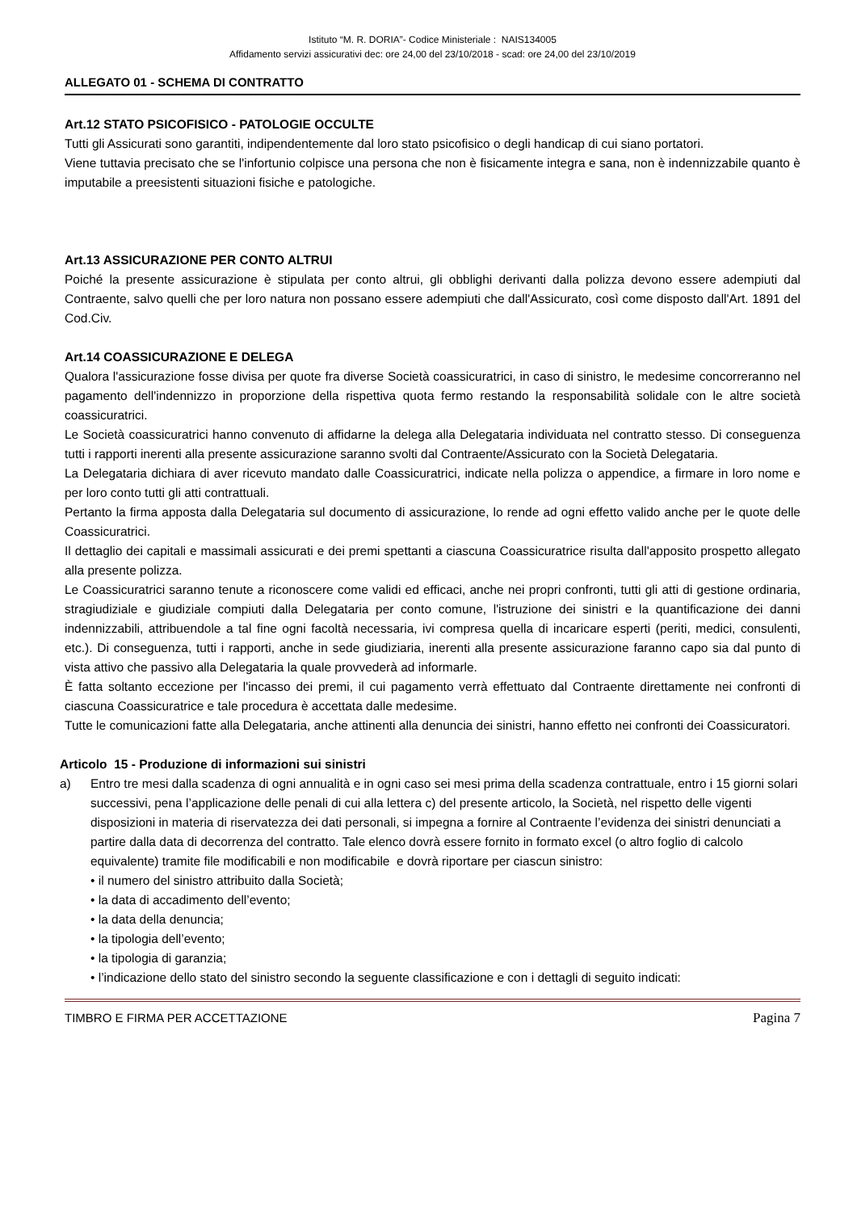Istituto “M. R. DORIA”- Codice Ministeriale : NAIS134005
Affidamento servizi assicurativi dec: ore 24,00 del 23/10/2018 - scad: ore 24,00 del 23/10/2019
ALLEGATO 01 - SCHEMA DI CONTRATTO
Art.12 STATO PSICOFISICO - PATOLOGIE OCCULTE
Tutti gli Assicurati sono garantiti, indipendentemente dal loro stato psicofisico o degli handicap di cui siano portatori.
Viene tuttavia precisato che se l'infortunio colpisce una persona che non è fisicamente integra e sana, non è indennizzabile quanto è imputabile a preesistenti situazioni fisiche e patologiche.
Art.13 ASSICURAZIONE PER CONTO ALTRUI
Poiché la presente assicurazione è stipulata per conto altrui, gli obblighi derivanti dalla polizza devono essere adempiuti dal Contraente, salvo quelli che per loro natura non possano essere adempiuti che dall'Assicurato, così come disposto dall'Art. 1891 del Cod.Civ.
Art.14 COASSICURAZIONE E DELEGA
Qualora l'assicurazione fosse divisa per quote fra diverse Società coassicuratrici, in caso di sinistro, le medesime concorreranno nel pagamento dell'indennizzo in proporzione della rispettiva quota fermo restando la responsabilità solidale con le altre società coassicuratrici.
Le Società coassicuratrici hanno convenuto di affidarne la delega alla Delegataria individuata nel contratto stesso. Di conseguenza tutti i rapporti inerenti alla presente assicurazione saranno svolti dal Contraente/Assicurato con la Società Delegataria.
La Delegataria dichiara di aver ricevuto mandato dalle Coassicuratrici, indicate nella polizza o appendice, a firmare in loro nome e per loro conto tutti gli atti contrattuali.
Pertanto la firma apposta dalla Delegataria sul documento di assicurazione, lo rende ad ogni effetto valido anche per le quote delle Coassicuratrici.
Il dettaglio dei capitali e massimali assicurati e dei premi spettanti a ciascuna Coassicuratrice risulta dall'apposito prospetto allegato alla presente polizza.
Le Coassicuratrici saranno tenute a riconoscere come validi ed efficaci, anche nei propri confronti, tutti gli atti di gestione ordinaria, stragiudiziale e giudiziale compiuti dalla Delegataria per conto comune, l'istruzione dei sinistri e la quantificazione dei danni indennizzabili, attribuendole a tal fine ogni facoltà necessaria, ivi compresa quella di incaricare esperti (periti, medici, consulenti, etc.). Di conseguenza, tutti i rapporti, anche in sede giudiziaria, inerenti alla presente assicurazione faranno capo sia dal punto di vista attivo che passivo alla Delegataria la quale provvederà ad informarle.
È fatta soltanto eccezione per l'incasso dei premi, il cui pagamento verrà effettuato dal Contraente direttamente nei confronti di ciascuna Coassicuratrice e tale procedura è accettata dalle medesime.
Tutte le comunicazioni fatte alla Delegataria, anche attinenti alla denuncia dei sinistri, hanno effetto nei confronti dei Coassicuratori.
Articolo 15 - Produzione di informazioni sui sinistri
a) Entro tre mesi dalla scadenza di ogni annualità e in ogni caso sei mesi prima della scadenza contrattuale, entro i 15 giorni solari successivi, pena l’applicazione delle penali di cui alla lettera c) del presente articolo, la Società, nel rispetto delle vigenti disposizioni in materia di riservatezza dei dati personali, si impegna a fornire al Contraente l’evidenza dei sinistri denunciati a partire dalla data di decorrenza del contratto. Tale elenco dovrà essere fornito in formato excel (o altro foglio di calcolo equivalente) tramite file modificabili e non modificabile e dovrà riportare per ciascun sinistro:
• il numero del sinistro attribuito dalla Società;
• la data di accadimento dell’evento;
• la data della denuncia;
• la tipologia dell’evento;
• la tipologia di garanzia;
• l’indicazione dello stato del sinistro secondo la seguente classificazione e con i dettagli di seguito indicati:
TIMBRO E FIRMA PER ACCETTAZIONE Pagina 7